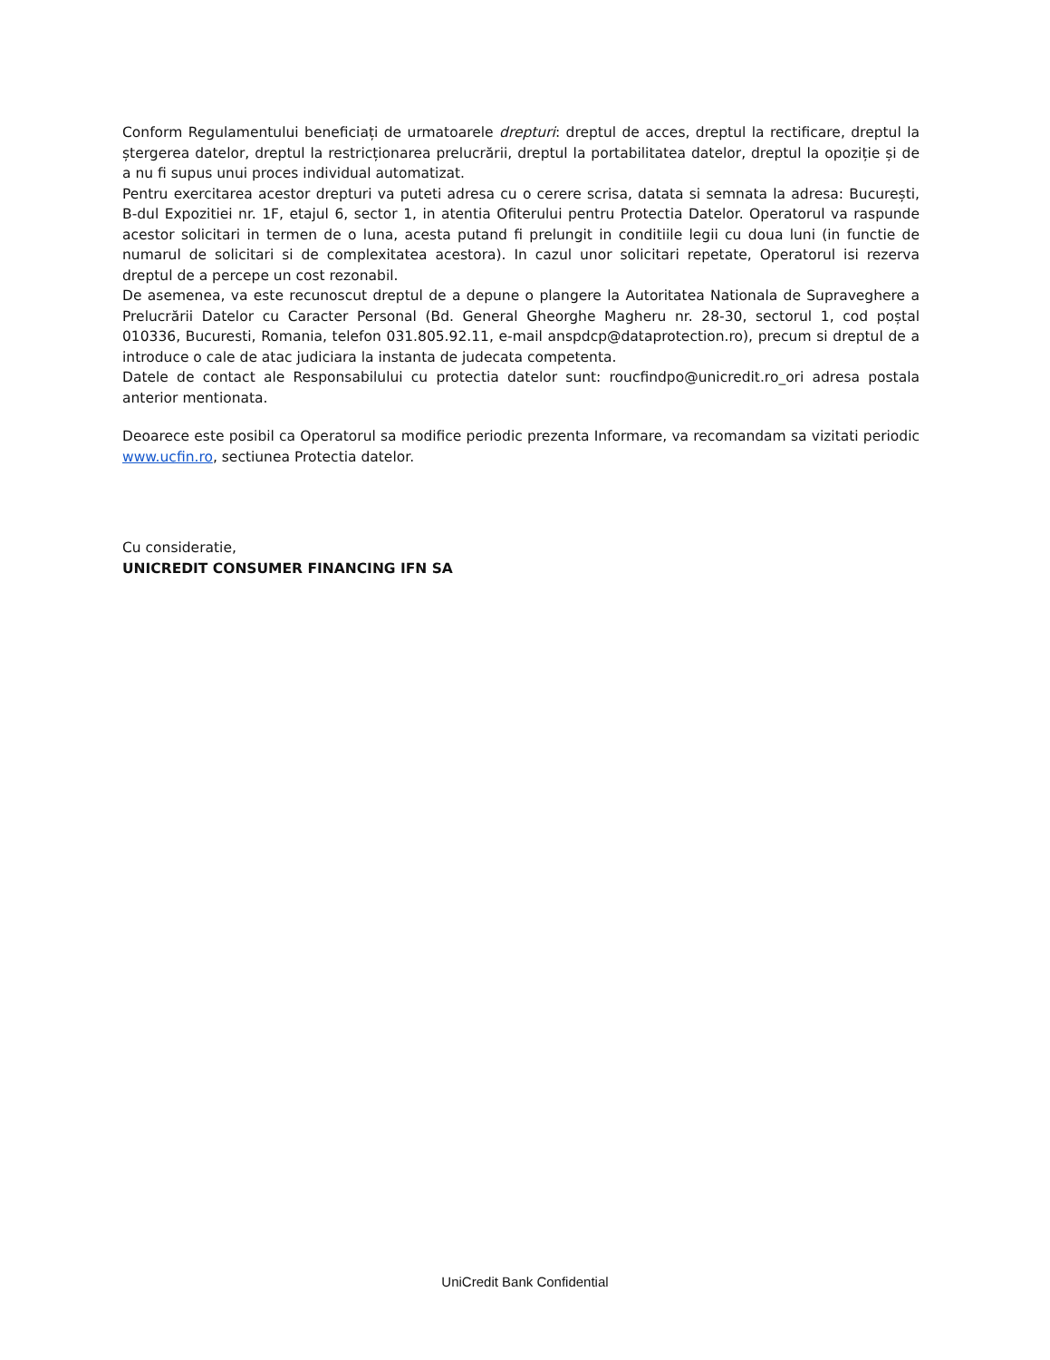Conform Regulamentului beneficiați de urmatoarele drepturi: dreptul de acces, dreptul la rectificare, dreptul la ștergerea datelor, dreptul la restricționarea prelucrării, dreptul la portabilitatea datelor, dreptul la opoziție și de a nu fi supus unui proces individual automatizat.
Pentru exercitarea acestor drepturi va puteti adresa cu o cerere scrisa, datata si semnata la adresa: București, B-dul Expozitiei nr. 1F, etajul 6, sector 1, in atentia Ofiterului pentru Protectia Datelor. Operatorul va raspunde acestor solicitari in termen de o luna, acesta putand fi prelungit in conditiile legii cu doua luni (in functie de numarul de solicitari si de complexitatea acestora). In cazul unor solicitari repetate, Operatorul isi rezerva dreptul de a percepe un cost rezonabil.
De asemenea, va este recunoscut dreptul de a depune o plangere la Autoritatea Nationala de Supraveghere a Prelucrării Datelor cu Caracter Personal (Bd. General Gheorghe Magheru nr. 28-30, sectorul 1, cod poștal 010336, Bucuresti, Romania, telefon 031.805.92.11, e-mail anspdcp@dataprotection.ro), precum si dreptul de a introduce o cale de atac judiciara la instanta de judecata competenta.
Datele de contact ale Responsabilului cu protectia datelor sunt: roucfindpo@unicredit.ro_ori adresa postala anterior mentionata.
Deoarece este posibil ca Operatorul sa modifice periodic prezenta Informare, va recomandam sa vizitati periodic www.ucfin.ro, sectiunea Protectia datelor.
Cu consideratie,
UNICREDIT CONSUMER FINANCING IFN SA
UniCredit Bank Confidential